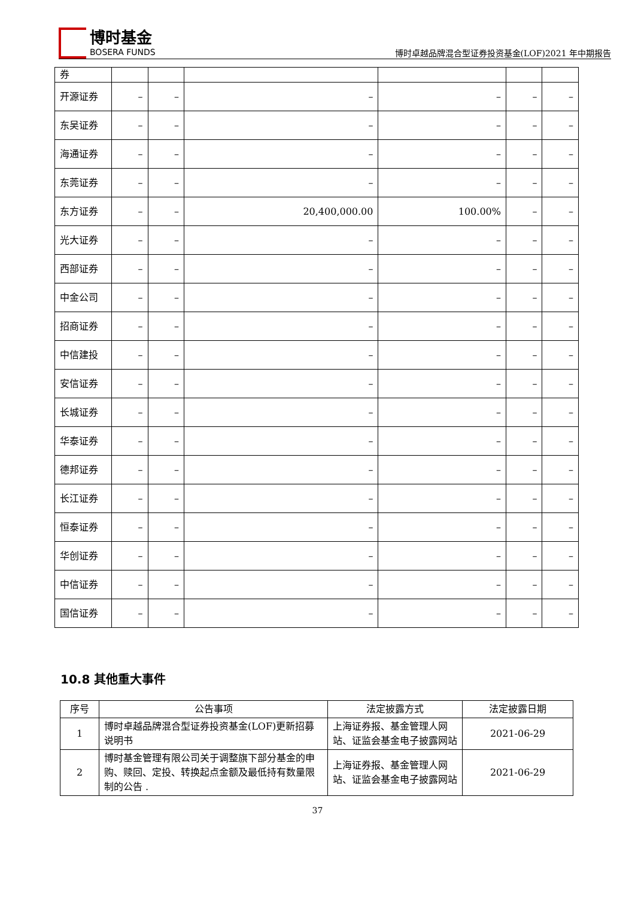博时基金
BOSERA FUNDS
博时卓越品牌混合型证券投资基金(LOF)2021 年中期报告
| 券 | | | | | | |
| 开源证券 | – | – | – | – | – | – |
| 东吴证券 | – | – | – | – | – | – |
| 海通证券 | – | – | – | – | – | – |
| 东莞证券 | – | – | – | – | – | – |
| 东方证券 | – | – | 20,400,000.00 | 100.00% | – | – |
| 光大证券 | – | – | – | – | – | – |
| 西部证券 | – | – | – | – | – | – |
| 中金公司 | – | – | – | – | – | – |
| 招商证券 | – | – | – | – | – | – |
| 中信建投 | – | – | – | – | – | – |
| 安信证券 | – | – | – | – | – | – |
| 长城证券 | – | – | – | – | – | – |
| 华泰证券 | – | – | – | – | – | – |
| 德邦证券 | – | – | – | – | – | – |
| 长江证券 | – | – | – | – | – | – |
| 恒泰证券 | – | – | – | – | – | – |
| 华创证券 | – | – | – | – | – | – |
| 中信证券 | – | – | – | – | – | – |
| 国信证券 | – | – | – | – | – | – |
10.8 其他重大事件
| 序号 | 公告事项 | 法定披露方式 | 法定披露日期 |
| --- | --- | --- | --- |
| 1 | 博时卓越品牌混合型证券投资基金(LOF)更新招募说明书 | 上海证券报、基金管理人网站、证监会基金电子披露网站 | 2021-06-29 |
| 2 | 博时基金管理有限公司关于调整旗下部分基金的申购、赎回、定投、转换起点金额及最低持有数量限制的公告 . | 上海证券报、基金管理人网站、证监会基金电子披露网站 | 2021-06-29 |
37